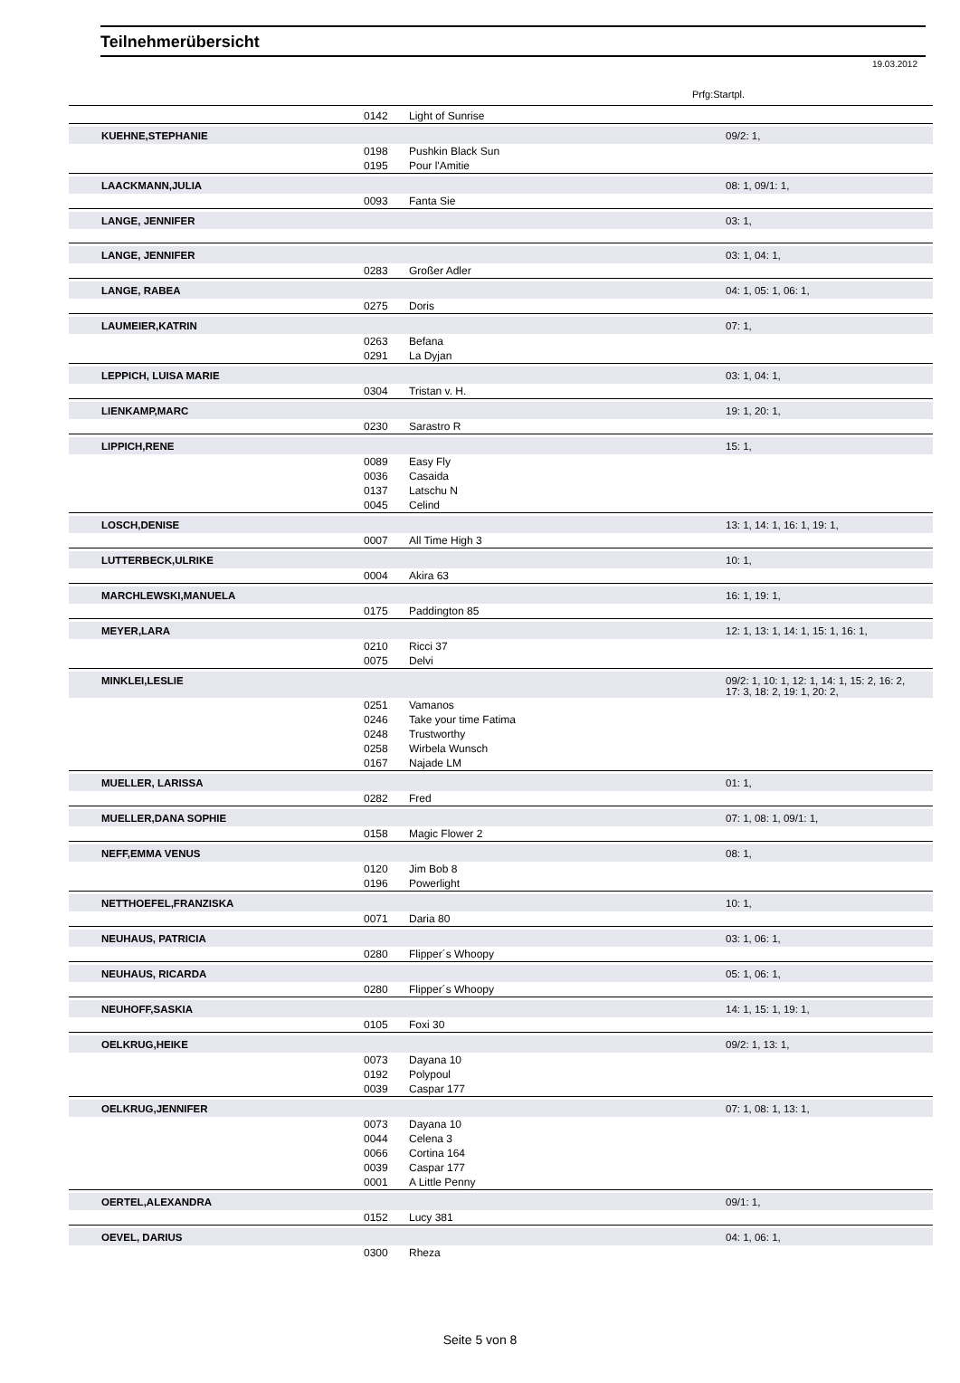Teilnehmerübersicht
19.03.2012
Prfg:Startpl.
| | 0142 | Light of Sunrise | |
| KUEHNE,STEPHANIE | | | 09/2: 1, |
| | 0198 | Pushkin Black Sun | |
| | 0195 | Pour l'Amitie | |
| LAACKMANN,JULIA | | | 08: 1, 09/1: 1, |
| | 0093 | Fanta Sie | |
| LANGE, JENNIFER | | | 03: 1, |
| LANGE, JENNIFER | | | 03: 1, 04: 1, |
| | 0283 | Großer Adler | |
| LANGE, RABEA | | | 04: 1, 05: 1, 06: 1, |
| | 0275 | Doris | |
| LAUMEIER,KATRIN | | | 07: 1, |
| | 0263 | Befana | |
| | 0291 | La Dyjan | |
| LEPPICH, LUISA MARIE | | | 03: 1, 04: 1, |
| | 0304 | Tristan v. H. | |
| LIENKAMP,MARC | | | 19: 1, 20: 1, |
| | 0230 | Sarastro R | |
| LIPPICH,RENE | | | 15: 1, |
| | 0089 | Easy Fly | |
| | 0036 | Casaida | |
| | 0137 | Latschu N | |
| | 0045 | Celind | |
| LOSCH,DENISE | | | 13: 1, 14: 1, 16: 1, 19: 1, |
| | 0007 | All Time High 3 | |
| LUTTERBECK,ULRIKE | | | 10: 1, |
| | 0004 | Akira 63 | |
| MARCHLEWSKI,MANUELA | | | 16: 1, 19: 1, |
| | 0175 | Paddington 85 | |
| MEYER,LARA | | | 12: 1, 13: 1, 14: 1, 15: 1, 16: 1, |
| | 0210 | Ricci 37 | |
| | 0075 | Delvi | |
| MINKLEI,LESLIE | | | 09/2: 1, 10: 1, 12: 1, 14: 1, 15: 2, 16: 2, 17: 3, 18: 2, 19: 1, 20: 2, |
| | 0251 | Vamanos | |
| | 0246 | Take your time Fatima | |
| | 0248 | Trustworthy | |
| | 0258 | Wirbela Wunsch | |
| | 0167 | Najade LM | |
| MUELLER, LARISSA | | | 01: 1, |
| | 0282 | Fred | |
| MUELLER,DANA SOPHIE | | | 07: 1, 08: 1, 09/1: 1, |
| | 0158 | Magic Flower 2 | |
| NEFF,EMMA VENUS | | | 08: 1, |
| | 0120 | Jim Bob 8 | |
| | 0196 | Powerlight | |
| NETTHOEFEL,FRANZISKA | | | 10: 1, |
| | 0071 | Daria 80 | |
| NEUHAUS, PATRICIA | | | 03: 1, 06: 1, |
| | 0280 | Flipper´s Whoopy | |
| NEUHAUS, RICARDA | | | 05: 1, 06: 1, |
| | 0280 | Flipper´s Whoopy | |
| NEUHOFF,SASKIA | | | 14: 1, 15: 1, 19: 1, |
| | 0105 | Foxi 30 | |
| OELKRUG,HEIKE | | | 09/2: 1, 13: 1, |
| | 0073 | Dayana 10 | |
| | 0192 | Polypoul | |
| | 0039 | Caspar 177 | |
| OELKRUG,JENNIFER | | | 07: 1, 08: 1, 13: 1, |
| | 0073 | Dayana 10 | |
| | 0044 | Celena 3 | |
| | 0066 | Cortina 164 | |
| | 0039 | Caspar 177 | |
| | 0001 | A Little Penny | |
| OERTEL,ALEXANDRA | | | 09/1: 1, |
| | 0152 | Lucy 381 | |
| OEVEL, DARIUS | | | 04: 1, 06: 1, |
| | 0300 | Rheza | |
Seite 5 von 8